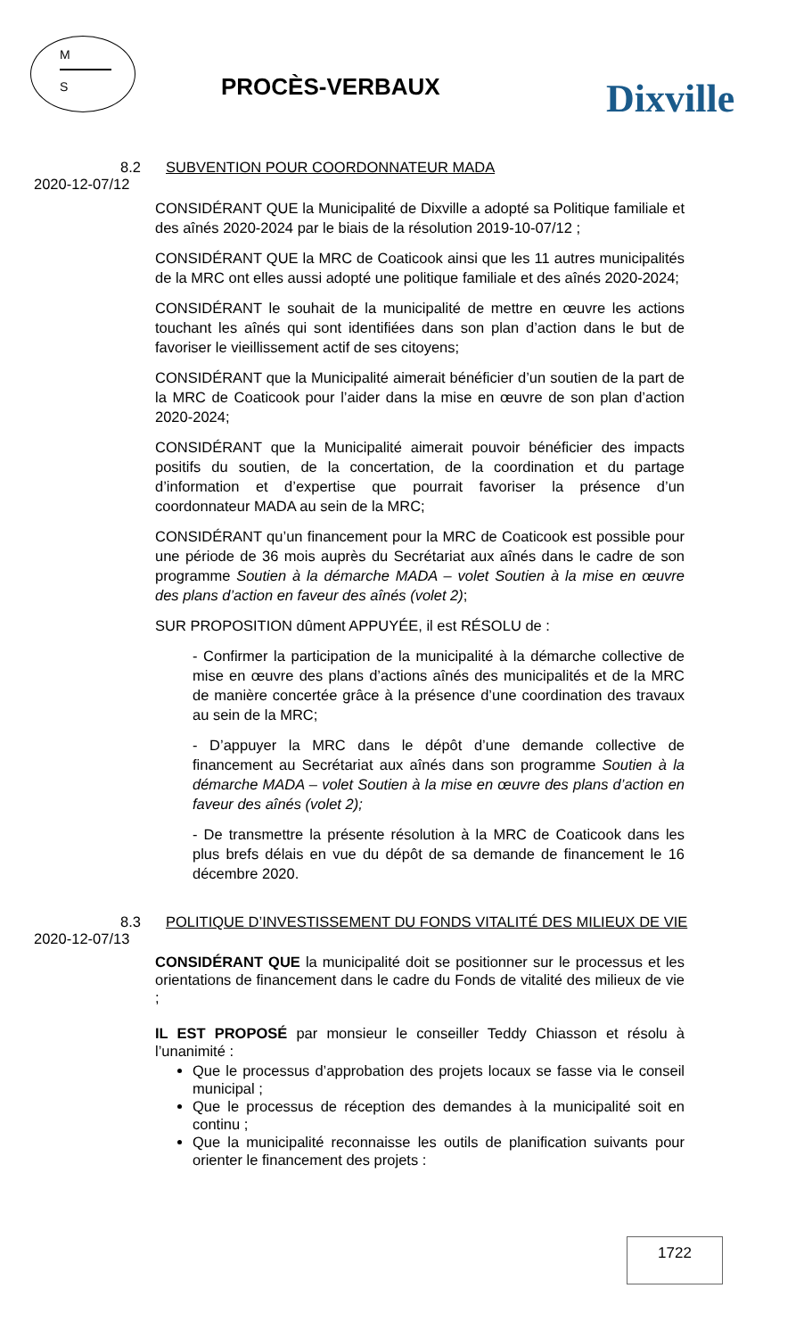M
S
PROCÈS-VERBAUX Dixville
8.2 SUBVENTION POUR COORDONNATEUR MADA
2020-12-07/12
CONSIDÉRANT QUE la Municipalité de Dixville a adopté sa Politique familiale et des aînés 2020-2024 par le biais de la résolution 2019-10-07/12 ;
CONSIDÉRANT QUE la MRC de Coaticook ainsi que les 11 autres municipalités de la MRC ont elles aussi adopté une politique familiale et des aînés 2020-2024;
CONSIDÉRANT le souhait de la municipalité de mettre en œuvre les actions touchant les aînés qui sont identifiées dans son plan d’action dans le but de favoriser le vieillissement actif de ses citoyens;
CONSIDÉRANT que la Municipalité aimerait bénéficier d’un soutien de la part de la MRC de Coaticook pour l’aider dans la mise en œuvre de son plan d’action 2020-2024;
CONSIDÉRANT que la Municipalité aimerait pouvoir bénéficier des impacts positifs du soutien, de la concertation, de la coordination et du partage d’information et d’expertise que pourrait favoriser la présence d’un coordonnateur MADA au sein de la MRC;
CONSIDÉRANT qu’un financement pour la MRC de Coaticook est possible pour une période de 36 mois auprès du Secrétariat aux aînés dans le cadre de son programme Soutien à la démarche MADA – volet Soutien à la mise en œuvre des plans d’action en faveur des aînés (volet 2);
SUR PROPOSITION dûment APPUYÉE, il est RÉSOLU de :
- Confirmer la participation de la municipalité à la démarche collective de mise en œuvre des plans d’actions aînés des municipalités et de la MRC de manière concertée grâce à la présence d’une coordination des travaux au sein de la MRC;
- D’appuyer la MRC dans le dépôt d’une demande collective de financement au Secrétariat aux aînés dans son programme Soutien à la démarche MADA – volet Soutien à la mise en œuvre des plans d’action en faveur des aînés (volet 2);
- De transmettre la présente résolution à la MRC de Coaticook dans les plus brefs délais en vue du dépôt de sa demande de financement le 16 décembre 2020.
8.3 POLITIQUE D’INVESTISSEMENT DU FONDS VITALITÉ DES MILIEUX DE VIE
2020-12-07/13
CONSIDÉRANT QUE la municipalité doit se positionner sur le processus et les orientations de financement dans le cadre du Fonds de vitalité des milieux de vie ;
IL EST PROPOSÉ par monsieur le conseiller Teddy Chiasson et résolu à l’unanimité :
Que le processus d’approbation des projets locaux se fasse via le conseil municipal ;
Que le processus de réception des demandes à la municipalité soit en continu ;
Que la municipalité reconnaisse les outils de planification suivants pour orienter le financement des projets :
1722